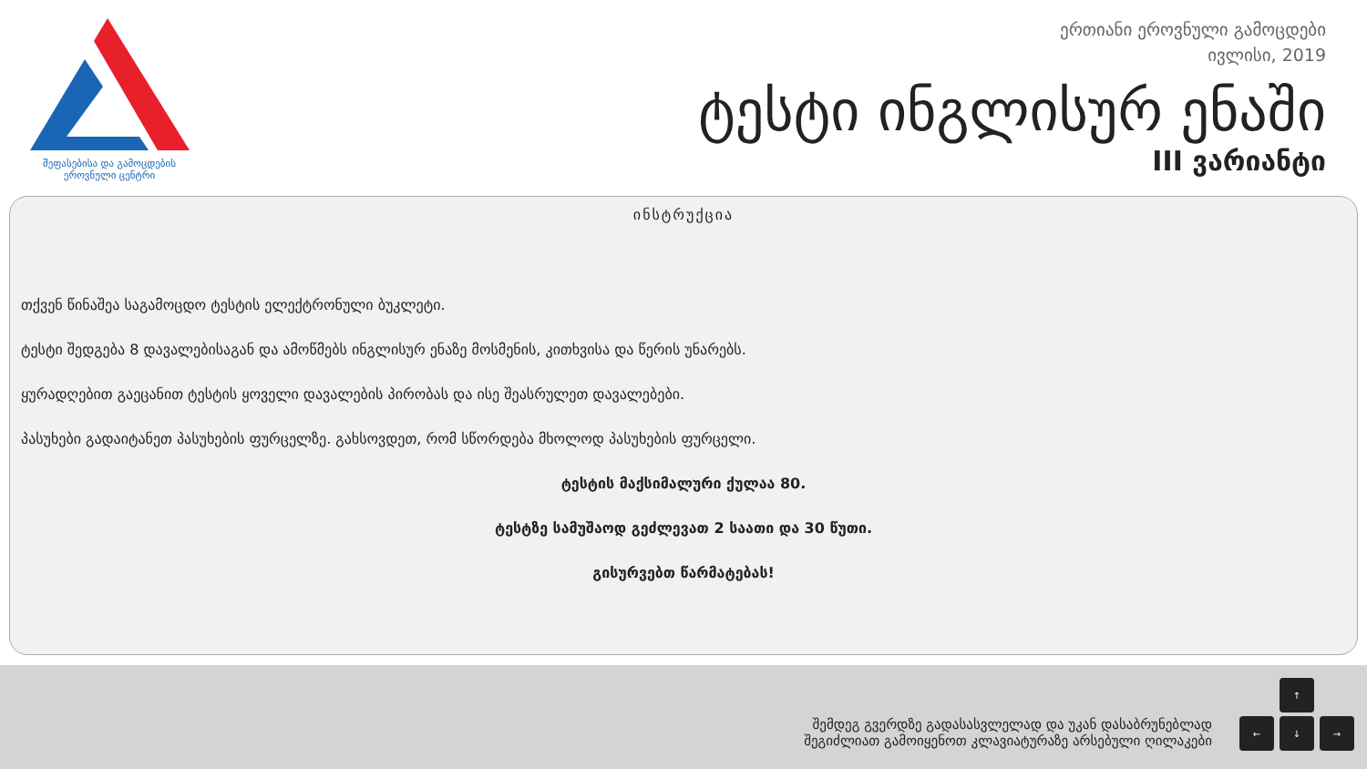შეფასებისა და გამოცდების
ეროვნული ცენტრი
ერთიანი ეროვნული გამოცდები
ივლისი, 2019
ტესტი ინგლისურ ენაში
III ვარიანტი
ინსტრუქცია
თქვენ წინაშეა საგამოცდო ტესტის ელექტრონული ბუკლეტი.
ტესტი შედგება 8 დავალებისაგან და ამოწმებს ინგლისურ ენაზე მოსმენის, კითხვისა და წერის უნარებს.
ყურადღებით გაეცანით ტესტის ყოველი დავალების პირობას და ისე შეასრულეთ დავალებები.
პასუხები გადაიტანეთ პასუხების ფურცელზე. გახსოვდეთ, რომ სწორდება მხოლოდ პასუხების ფურცელი.
ტესტის მაქსიმალური ქულაა 80.
ტესტზე სამუშაოდ გეძლევათ 2 საათი და 30 წუთი.
გისურვებთ წარმატებას!
შემდეგ გვერდზე გადასასვლელად და უკან დასაბრუნებლად
შეგიძლიათ გამოიყენოთ კლავიატურაზე არსებული ღილაკები
↑
←
↓
→